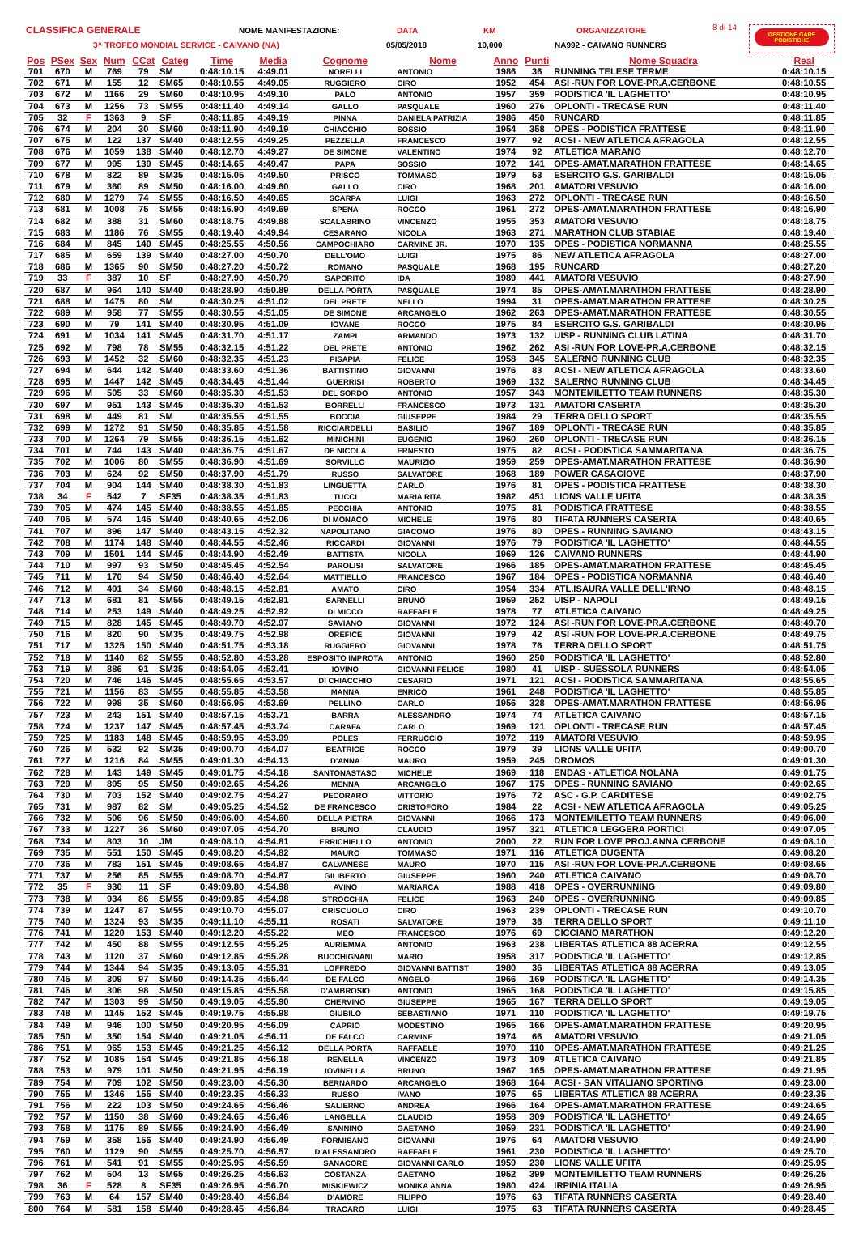CLASSIFICA GENERALE NOME MANIFESTAZIONE: DATA KM ORGANIZZATORE 8 di 14
3^ TROFEO MONDIAL SERVICE - CAIVANO (NA)
05/05/2018 10,000 NA992 - CAIVANO RUNNERS
GESTIONE GARE PODISTICHE
| Pos | PSex | Sex | Num | CCat | Categ | Time | Media | Cognome | Nome | Anno | Punti | Nome Squadra | Real |
| --- | --- | --- | --- | --- | --- | --- | --- | --- | --- | --- | --- | --- | --- |
| 701 | 670 | M | 769 | 79 | SM | 0:48:10.15 | 4:49.01 | NORELLI | ANTONIO | 1986 | 36 | RUNNING TELESE TERME | 0:48:10.15 |
| 702 | 671 | M | 155 | 12 | SM65 | 0:48:10.55 | 4:49.05 | RUGGIERO | CIRO | 1952 | 454 | ASI -RUN FOR LOVE-PR.A.CERBONE | 0:48:10.55 |
| 703 | 672 | M | 1166 | 29 | SM60 | 0:48:10.95 | 4:49.10 | PALO | ANTONIO | 1957 | 359 | PODISTICA 'IL LAGHETTO' | 0:48:10.95 |
| 704 | 673 | M | 1256 | 73 | SM55 | 0:48:11.40 | 4:49.14 | GALLO | PASQUALE | 1960 | 276 | OPLONTI - TRECASE RUN | 0:48:11.40 |
| 705 | 32 | F | 1363 | 9 | SF | 0:48:11.85 | 4:49.19 | PINNA | DANIELA PATRIZIA | 1986 | 450 | RUNCARD | 0:48:11.85 |
| 706 | 674 | M | 204 | 30 | SM60 | 0:48:11.90 | 4:49.19 | CHIACCHIO | SOSSIO | 1954 | 358 | OPES - PODISTICA FRATTESE | 0:48:11.90 |
| 707 | 675 | M | 122 | 137 | SM40 | 0:48:12.55 | 4:49.25 | PEZZELLA | FRANCESCO | 1977 | 92 | ACSI - NEW ATLETICA AFRAGOLA | 0:48:12.55 |
| 708 | 676 | M | 1059 | 138 | SM40 | 0:48:12.70 | 4:49.27 | DE SIMONE | VALENTINO | 1974 | 92 | ATLETICA MARANO | 0:48:12.70 |
| 709 | 677 | M | 995 | 139 | SM45 | 0:48:14.65 | 4:49.47 | PAPA | SOSSIO | 1972 | 141 | OPES-AMAT.MARATHON FRATTESE | 0:48:14.65 |
| 710 | 678 | M | 822 | 89 | SM35 | 0:48:15.05 | 4:49.50 | PRISCO | TOMMASO | 1979 | 53 | ESERCITO G.S. GARIBALDI | 0:48:15.05 |
| 711 | 679 | M | 360 | 89 | SM50 | 0:48:16.00 | 4:49.60 | GALLO | CIRO | 1968 | 201 | AMATORI VESUVIO | 0:48:16.00 |
| 712 | 680 | M | 1279 | 74 | SM55 | 0:48:16.50 | 4:49.65 | SCARPA | LUIGI | 1963 | 272 | OPLONTI - TRECASE RUN | 0:48:16.50 |
| 713 | 681 | M | 1008 | 75 | SM55 | 0:48:16.90 | 4:49.69 | SPENA | ROCCO | 1961 | 272 | OPES-AMAT.MARATHON FRATTESE | 0:48:16.90 |
| 714 | 682 | M | 388 | 31 | SM60 | 0:48:18.75 | 4:49.88 | SCALABRINO | VINCENZO | 1955 | 353 | AMATORI VESUVIO | 0:48:18.75 |
| 715 | 683 | M | 1186 | 76 | SM55 | 0:48:19.40 | 4:49.94 | CESARANO | NICOLA | 1963 | 271 | MARATHON CLUB STABIAE | 0:48:19.40 |
| 716 | 684 | M | 845 | 140 | SM45 | 0:48:25.55 | 4:50.56 | CAMPOCHIARO | CARMINE JR. | 1970 | 135 | OPES - PODISTICA NORMANNA | 0:48:25.55 |
| 717 | 685 | M | 659 | 139 | SM40 | 0:48:27.00 | 4:50.70 | DELL'OMO | LUIGI | 1975 | 86 | NEW ATLETICA AFRAGOLA | 0:48:27.00 |
| 718 | 686 | M | 1365 | 90 | SM50 | 0:48:27.20 | 4:50.72 | ROMANO | PASQUALE | 1968 | 195 | RUNCARD | 0:48:27.20 |
| 719 | 33 | F | 387 | 10 | SF | 0:48:27.90 | 4:50.79 | SAPORITO | IDA | 1989 | 441 | AMATORI VESUVIO | 0:48:27.90 |
| 720 | 687 | M | 964 | 140 | SM40 | 0:48:28.90 | 4:50.89 | DELLA PORTA | PASQUALE | 1974 | 85 | OPES-AMAT.MARATHON FRATTESE | 0:48:28.90 |
| 721 | 688 | M | 1475 | 80 | SM | 0:48:30.25 | 4:51.02 | DEL PRETE | NELLO | 1994 | 31 | OPES-AMAT.MARATHON FRATTESE | 0:48:30.25 |
| 722 | 689 | M | 958 | 77 | SM55 | 0:48:30.55 | 4:51.05 | DE SIMONE | ARCANGELO | 1962 | 263 | OPES-AMAT.MARATHON FRATTESE | 0:48:30.55 |
| 723 | 690 | M | 79 | 141 | SM40 | 0:48:30.95 | 4:51.09 | IOVANE | ROCCO | 1975 | 84 | ESERCITO G.S. GARIBALDI | 0:48:30.95 |
| 724 | 691 | M | 1034 | 141 | SM45 | 0:48:31.70 | 4:51.17 | ZAMPI | ARMANDO | 1973 | 132 | UISP - RUNNING CLUB LATINA | 0:48:31.70 |
| 725 | 692 | M | 798 | 78 | SM55 | 0:48:32.15 | 4:51.22 | DEL PRETE | ANTONIO | 1962 | 262 | ASI -RUN FOR LOVE-PR.A.CERBONE | 0:48:32.15 |
| 726 | 693 | M | 1452 | 32 | SM60 | 0:48:32.35 | 4:51.23 | PISAPIA | FELICE | 1958 | 345 | SALERNO RUNNING CLUB | 0:48:32.35 |
| 727 | 694 | M | 644 | 142 | SM40 | 0:48:33.60 | 4:51.36 | BATTISTINO | GIOVANNI | 1976 | 83 | ACSI - NEW ATLETICA AFRAGOLA | 0:48:33.60 |
| 728 | 695 | M | 1447 | 142 | SM45 | 0:48:34.45 | 4:51.44 | GUERRISI | ROBERTO | 1969 | 132 | SALERNO RUNNING CLUB | 0:48:34.45 |
| 729 | 696 | M | 505 | 33 | SM60 | 0:48:35.30 | 4:51.53 | DEL SORDO | ANTONIO | 1957 | 343 | MONTEMILETTO TEAM RUNNERS | 0:48:35.30 |
| 730 | 697 | M | 951 | 143 | SM45 | 0:48:35.30 | 4:51.53 | BORRELLI | FRANCESCO | 1973 | 131 | AMATORI CASERTA | 0:48:35.30 |
| 731 | 698 | M | 449 | 81 | SM | 0:48:35.55 | 4:51.55 | BOCCIA | GIUSEPPE | 1984 | 29 | TERRA DELLO SPORT | 0:48:35.55 |
| 732 | 699 | M | 1272 | 91 | SM50 | 0:48:35.85 | 4:51.58 | RICCIARDELLI | BASILIO | 1967 | 189 | OPLONTI - TRECASE RUN | 0:48:35.85 |
| 733 | 700 | M | 1264 | 79 | SM55 | 0:48:36.15 | 4:51.62 | MINICHINI | EUGENIO | 1960 | 260 | OPLONTI - TRECASE RUN | 0:48:36.15 |
| 734 | 701 | M | 744 | 143 | SM40 | 0:48:36.75 | 4:51.67 | DE NICOLA | ERNESTO | 1975 | 82 | ACSI - PODISTICA SAMMARITANA | 0:48:36.75 |
| 735 | 702 | M | 1006 | 80 | SM55 | 0:48:36.90 | 4:51.69 | SORVILLO | MAURIZIO | 1959 | 259 | OPES-AMAT.MARATHON FRATTESE | 0:48:36.90 |
| 736 | 703 | M | 624 | 92 | SM50 | 0:48:37.90 | 4:51.79 | RUSSO | SALVATORE | 1968 | 189 | POWER CASAGIOVE | 0:48:37.90 |
| 737 | 704 | M | 904 | 144 | SM40 | 0:48:38.30 | 4:51.83 | LINGUETTA | CARLO | 1976 | 81 | OPES - PODISTICA FRATTESE | 0:48:38.30 |
| 738 | 34 | F | 542 | 7 | SF35 | 0:48:38.35 | 4:51.83 | TUCCI | MARIA RITA | 1982 | 451 | LIONS VALLE UFITA | 0:48:38.35 |
| 739 | 705 | M | 474 | 145 | SM40 | 0:48:38.55 | 4:51.85 | PECCHIA | ANTONIO | 1975 | 81 | PODISTICA FRATTESE | 0:48:38.55 |
| 740 | 706 | M | 574 | 146 | SM40 | 0:48:40.65 | 4:52.06 | DI MONACO | MICHELE | 1976 | 80 | TIFATA RUNNERS CASERTA | 0:48:40.65 |
| 741 | 707 | M | 896 | 147 | SM40 | 0:48:43.15 | 4:52.32 | NAPOLITANO | GIACOMO | 1976 | 80 | OPES - RUNNING SAVIANO | 0:48:43.15 |
| 742 | 708 | M | 1174 | 148 | SM40 | 0:48:44.55 | 4:52.46 | RICCARDI | GIOVANNI | 1976 | 79 | PODISTICA 'IL LAGHETTO' | 0:48:44.55 |
| 743 | 709 | M | 1501 | 144 | SM45 | 0:48:44.90 | 4:52.49 | BATTISTA | NICOLA | 1969 | 126 | CAIVANO RUNNERS | 0:48:44.90 |
| 744 | 710 | M | 997 | 93 | SM50 | 0:48:45.45 | 4:52.54 | PAROLISI | SALVATORE | 1966 | 185 | OPES-AMAT.MARATHON FRATTESE | 0:48:45.45 |
| 745 | 711 | M | 170 | 94 | SM50 | 0:48:46.40 | 4:52.64 | MATTIELLO | FRANCESCO | 1967 | 184 | OPES - PODISTICA NORMANNA | 0:48:46.40 |
| 746 | 712 | M | 491 | 34 | SM60 | 0:48:48.15 | 4:52.81 | AMATO | CIRO | 1954 | 334 | ATL.ISAURA VALLE DELL'IRNO | 0:48:48.15 |
| 747 | 713 | M | 681 | 81 | SM55 | 0:48:49.15 | 4:52.91 | SARNELLI | BRUNO | 1959 | 252 | UISP - NAPOLI | 0:48:49.15 |
| 748 | 714 | M | 253 | 149 | SM40 | 0:48:49.25 | 4:52.92 | DI MICCO | RAFFAELE | 1978 | 77 | ATLETICA CAIVANO | 0:48:49.25 |
| 749 | 715 | M | 828 | 145 | SM45 | 0:48:49.70 | 4:52.97 | SAVIANO | GIOVANNI | 1972 | 124 | ASI -RUN FOR LOVE-PR.A.CERBONE | 0:48:49.70 |
| 750 | 716 | M | 820 | 90 | SM35 | 0:48:49.75 | 4:52.98 | OREFICE | GIOVANNI | 1979 | 42 | ASI -RUN FOR LOVE-PR.A.CERBONE | 0:48:49.75 |
| 751 | 717 | M | 1325 | 150 | SM40 | 0:48:51.75 | 4:53.18 | RUGGIERO | GIOVANNI | 1978 | 76 | TERRA DELLO SPORT | 0:48:51.75 |
| 752 | 718 | M | 1140 | 82 | SM55 | 0:48:52.80 | 4:53.28 | ESPOSITO IMPROTA | ANTONIO | 1960 | 250 | PODISTICA 'IL LAGHETTO' | 0:48:52.80 |
| 753 | 719 | M | 886 | 91 | SM35 | 0:48:54.05 | 4:53.41 | IOVINO | GIOVANNI FELICE | 1980 | 41 | UISP - SUESSOLA RUNNERS | 0:48:54.05 |
| 754 | 720 | M | 746 | 146 | SM45 | 0:48:55.65 | 4:53.57 | DI CHIACCHIO | CESARIO | 1971 | 121 | ACSI - PODISTICA SAMMARITANA | 0:48:55.65 |
| 755 | 721 | M | 1156 | 83 | SM55 | 0:48:55.85 | 4:53.58 | MANNA | ENRICO | 1961 | 248 | PODISTICA 'IL LAGHETTO' | 0:48:55.85 |
| 756 | 722 | M | 998 | 35 | SM60 | 0:48:56.95 | 4:53.69 | PELLINO | CARLO | 1956 | 328 | OPES-AMAT.MARATHON FRATTESE | 0:48:56.95 |
| 757 | 723 | M | 243 | 151 | SM40 | 0:48:57.15 | 4:53.71 | BARRA | ALESSANDRO | 1974 | 74 | ATLETICA CAIVANO | 0:48:57.15 |
| 758 | 724 | M | 1237 | 147 | SM45 | 0:48:57.45 | 4:53.74 | CARAFA | CARLO | 1969 | 121 | OPLONTI - TRECASE RUN | 0:48:57.45 |
| 759 | 725 | M | 1183 | 148 | SM45 | 0:48:59.95 | 4:53.99 | POLES | FERRUCCIO | 1972 | 119 | AMATORI VESUVIO | 0:48:59.95 |
| 760 | 726 | M | 532 | 92 | SM35 | 0:49:00.70 | 4:54.07 | BEATRICE | ROCCO | 1979 | 39 | LIONS VALLE UFITA | 0:49:00.70 |
| 761 | 727 | M | 1216 | 84 | SM55 | 0:49:01.30 | 4:54.13 | D'ANNA | MAURO | 1959 | 245 | DROMOS | 0:49:01.30 |
| 762 | 728 | M | 143 | 149 | SM45 | 0:49:01.75 | 4:54.18 | SANTONASTASO | MICHELE | 1969 | 118 | ENDAS - ATLETICA NOLANA | 0:49:01.75 |
| 763 | 729 | M | 895 | 95 | SM50 | 0:49:02.65 | 4:54.26 | MENNA | ARCANGELO | 1967 | 175 | OPES - RUNNING SAVIANO | 0:49:02.65 |
| 764 | 730 | M | 703 | 152 | SM40 | 0:49:02.75 | 4:54.27 | PECORARO | VITTORIO | 1976 | 72 | ASC - G.P. CARDITESE | 0:49:02.75 |
| 765 | 731 | M | 987 | 82 | SM | 0:49:05.25 | 4:54.52 | DE FRANCESCO | CRISTOFORO | 1984 | 22 | ACSI - NEW ATLETICA AFRAGOLA | 0:49:05.25 |
| 766 | 732 | M | 506 | 96 | SM50 | 0:49:06.00 | 4:54.60 | DELLA PIETRA | GIOVANNI | 1966 | 173 | MONTEMILETTO TEAM RUNNERS | 0:49:06.00 |
| 767 | 733 | M | 1227 | 36 | SM60 | 0:49:07.05 | 4:54.70 | BRUNO | CLAUDIO | 1957 | 321 | ATLETICA LEGGERA PORTICI | 0:49:07.05 |
| 768 | 734 | M | 803 | 10 | JM | 0:49:08.10 | 4:54.81 | ERRICHIELLO | ANTONIO | 2000 | 22 | RUN FOR LOVE PROJ.ANNA CERBONE | 0:49:08.10 |
| 769 | 735 | M | 551 | 150 | SM45 | 0:49:08.20 | 4:54.82 | MAURO | TOMMASO | 1971 | 116 | ATLETICA DUGENTA | 0:49:08.20 |
| 770 | 736 | M | 783 | 151 | SM45 | 0:49:08.65 | 4:54.87 | CALVANESE | MAURO | 1970 | 115 | ASI -RUN FOR LOVE-PR.A.CERBONE | 0:49:08.65 |
| 771 | 737 | M | 256 | 85 | SM55 | 0:49:08.70 | 4:54.87 | GILIBERTO | GIUSEPPE | 1960 | 240 | ATLETICA CAIVANO | 0:49:08.70 |
| 772 | 35 | F | 930 | 11 | SF | 0:49:09.80 | 4:54.98 | AVINO | MARIARCA | 1988 | 418 | OPES - OVERRUNNING | 0:49:09.80 |
| 773 | 738 | M | 934 | 86 | SM55 | 0:49:09.85 | 4:54.98 | STROCCHIA | FELICE | 1963 | 240 | OPES - OVERRUNNING | 0:49:09.85 |
| 774 | 739 | M | 1247 | 87 | SM55 | 0:49:10.70 | 4:55.07 | CRISCUOLO | CIRO | 1963 | 239 | OPLONTI - TRECASE RUN | 0:49:10.70 |
| 775 | 740 | M | 1324 | 93 | SM35 | 0:49:11.10 | 4:55.11 | ROSATI | SALVATORE | 1979 | 36 | TERRA DELLO SPORT | 0:49:11.10 |
| 776 | 741 | M | 1220 | 153 | SM40 | 0:49:12.20 | 4:55.22 | MEO | FRANCESCO | 1976 | 69 | CICCIANO MARATHON | 0:49:12.20 |
| 777 | 742 | M | 450 | 88 | SM55 | 0:49:12.55 | 4:55.25 | AURIEMMA | ANTONIO | 1963 | 238 | LIBERTAS ATLETICA 88 ACERRA | 0:49:12.55 |
| 778 | 743 | M | 1120 | 37 | SM60 | 0:49:12.85 | 4:55.28 | BUCCHIGNANI | MARIO | 1958 | 317 | PODISTICA 'IL LAGHETTO' | 0:49:12.85 |
| 779 | 744 | M | 1344 | 94 | SM35 | 0:49:13.05 | 4:55.31 | LOFFREDO | GIOVANNI BATTIST | 1980 | 36 | LIBERTAS ATLETICA 88 ACERRA | 0:49:13.05 |
| 780 | 745 | M | 309 | 97 | SM50 | 0:49:14.35 | 4:55.44 | DE FALCO | ANGELO | 1966 | 169 | PODISTICA 'IL LAGHETTO' | 0:49:14.35 |
| 781 | 746 | M | 306 | 98 | SM50 | 0:49:15.85 | 4:55.58 | D'AMBROSIO | ANTONIO | 1965 | 168 | PODISTICA 'IL LAGHETTO' | 0:49:15.85 |
| 782 | 747 | M | 1303 | 99 | SM50 | 0:49:19.05 | 4:55.90 | CHERVINO | GIUSEPPE | 1965 | 167 | TERRA DELLO SPORT | 0:49:19.05 |
| 783 | 748 | M | 1145 | 152 | SM45 | 0:49:19.75 | 4:55.98 | GIUBILO | SEBASTIANO | 1971 | 110 | PODISTICA 'IL LAGHETTO' | 0:49:19.75 |
| 784 | 749 | M | 946 | 100 | SM50 | 0:49:20.95 | 4:56.09 | CAPRIO | MODESTINO | 1965 | 166 | OPES-AMAT.MARATHON FRATTESE | 0:49:20.95 |
| 785 | 750 | M | 350 | 154 | SM40 | 0:49:21.05 | 4:56.11 | DE FALCO | CARMINE | 1974 | 66 | AMATORI VESUVIO | 0:49:21.05 |
| 786 | 751 | M | 965 | 153 | SM45 | 0:49:21.25 | 4:56.12 | DELLA PORTA | RAFFAELE | 1970 | 110 | OPES-AMAT.MARATHON FRATTESE | 0:49:21.25 |
| 787 | 752 | M | 1085 | 154 | SM45 | 0:49:21.85 | 4:56.18 | RENELLA | VINCENZO | 1973 | 109 | ATLETICA CAIVANO | 0:49:21.85 |
| 788 | 753 | M | 979 | 101 | SM50 | 0:49:21.95 | 4:56.19 | IOVINELLA | BRUNO | 1967 | 165 | OPES-AMAT.MARATHON FRATTESE | 0:49:21.95 |
| 789 | 754 | M | 709 | 102 | SM50 | 0:49:23.00 | 4:56.30 | BERNARDO | ARCANGELO | 1968 | 164 | ACSI - SAN VITALIANO SPORTING | 0:49:23.00 |
| 790 | 755 | M | 1346 | 155 | SM40 | 0:49:23.35 | 4:56.33 | RUSSO | IVANO | 1975 | 65 | LIBERTAS ATLETICA 88 ACERRA | 0:49:23.35 |
| 791 | 756 | M | 222 | 103 | SM50 | 0:49:24.65 | 4:56.46 | SALIERNO | ANDREA | 1966 | 164 | OPES-AMAT.MARATHON FRATTESE | 0:49:24.65 |
| 792 | 757 | M | 1150 | 38 | SM60 | 0:49:24.65 | 4:56.46 | LANGELLA | CLAUDIO | 1958 | 309 | PODISTICA 'IL LAGHETTO' | 0:49:24.65 |
| 793 | 758 | M | 1175 | 89 | SM55 | 0:49:24.90 | 4:56.49 | SANNINO | GAETANO | 1959 | 231 | PODISTICA 'IL LAGHETTO' | 0:49:24.90 |
| 794 | 759 | M | 358 | 156 | SM40 | 0:49:24.90 | 4:56.49 | FORMISANO | GIOVANNI | 1976 | 64 | AMATORI VESUVIO | 0:49:24.90 |
| 795 | 760 | M | 1129 | 90 | SM55 | 0:49:25.70 | 4:56.57 | D'ALESSANDRO | RAFFAELE | 1961 | 230 | PODISTICA 'IL LAGHETTO' | 0:49:25.70 |
| 796 | 761 | M | 541 | 91 | SM55 | 0:49:25.95 | 4:56.59 | SANACORE | GIOVANNI CARLO | 1959 | 230 | LIONS VALLE UFITA | 0:49:25.95 |
| 797 | 762 | M | 504 | 13 | SM65 | 0:49:26.25 | 4:56.63 | COSTANZA | GAETANO | 1952 | 399 | MONTEMILETTO TEAM RUNNERS | 0:49:26.25 |
| 798 | 36 | F | 528 | 8 | SF35 | 0:49:26.95 | 4:56.70 | MISKIEWICZ | MONIKA ANNA | 1980 | 424 | IRPINIA ITALIA | 0:49:26.95 |
| 799 | 763 | M | 64 | 157 | SM40 | 0:49:28.40 | 4:56.84 | D'AMORE | FILIPPO | 1976 | 63 | TIFATA RUNNERS CASERTA | 0:49:28.40 |
| 800 | 764 | M | 581 | 158 | SM40 | 0:49:28.45 | 4:56.84 | TRACARO | LUIGI | 1975 | 63 | TIFATA RUNNERS CASERTA | 0:49:28.45 |